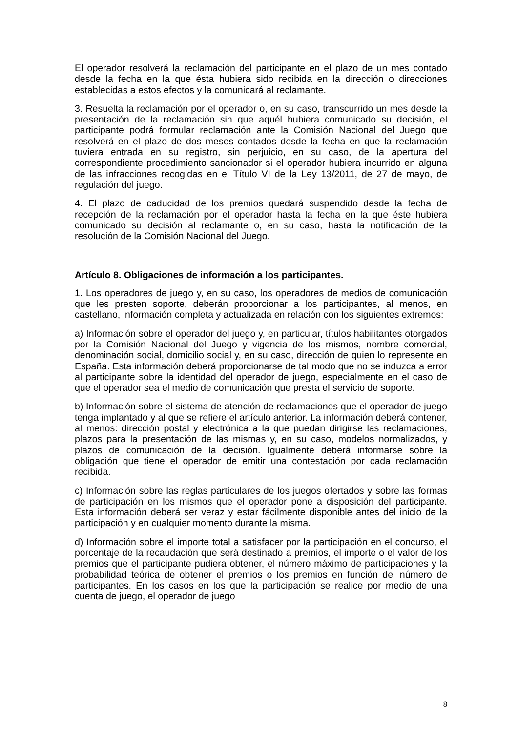El operador resolverá la reclamación del participante en el plazo de un mes contado desde la fecha en la que ésta hubiera sido recibida en la dirección o direcciones establecidas a estos efectos y la comunicará al reclamante.
3. Resuelta la reclamación por el operador o, en su caso, transcurrido un mes desde la presentación de la reclamación sin que aquél hubiera comunicado su decisión, el participante podrá formular reclamación ante la Comisión Nacional del Juego que resolverá en el plazo de dos meses contados desde la fecha en que la reclamación tuviera entrada en su registro, sin perjuicio, en su caso, de la apertura del correspondiente procedimiento sancionador si el operador hubiera incurrido en alguna de las infracciones recogidas en el Título VI de la Ley 13/2011, de 27 de mayo, de regulación del juego.
4. El plazo de caducidad de los premios quedará suspendido desde la fecha de recepción de la reclamación por el operador hasta la fecha en la que éste hubiera comunicado su decisión al reclamante o, en su caso, hasta la notificación de la resolución de la Comisión Nacional del Juego.
Artículo 8. Obligaciones de información a los participantes.
1. Los operadores de juego y, en su caso, los operadores de medios de comunicación que les presten soporte, deberán proporcionar a los participantes, al menos, en castellano, información completa y actualizada en relación con los siguientes extremos:
a) Información sobre el operador del juego y, en particular, títulos habilitantes otorgados por la Comisión Nacional del Juego y vigencia de los mismos, nombre comercial, denominación social, domicilio social y, en su caso, dirección de quien lo represente en España. Esta información deberá proporcionarse de tal modo que no se induzca a error al participante sobre la identidad del operador de juego, especialmente en el caso de que el operador sea el medio de comunicación que presta el servicio de soporte.
b) Información sobre el sistema de atención de reclamaciones que el operador de juego tenga implantado y al que se refiere el artículo anterior. La información deberá contener, al menos: dirección postal y electrónica a la que puedan dirigirse las reclamaciones, plazos para la presentación de las mismas y, en su caso, modelos normalizados, y plazos de comunicación de la decisión. Igualmente deberá informarse sobre la obligación que tiene el operador de emitir una contestación por cada reclamación recibida.
c) Información sobre las reglas particulares de los juegos ofertados y sobre las formas de participación en los mismos que el operador pone a disposición del participante. Esta información deberá ser veraz y estar fácilmente disponible antes del inicio de la participación y en cualquier momento durante la misma.
d) Información sobre el importe total a satisfacer por la participación en el concurso, el porcentaje de la recaudación que será destinado a premios, el importe o el valor de los premios que el participante pudiera obtener, el número máximo de participaciones y la probabilidad teórica de obtener el premios o los premios en función del número de participantes. En los casos en los que la participación se realice por medio de una cuenta de juego, el operador de juego
8